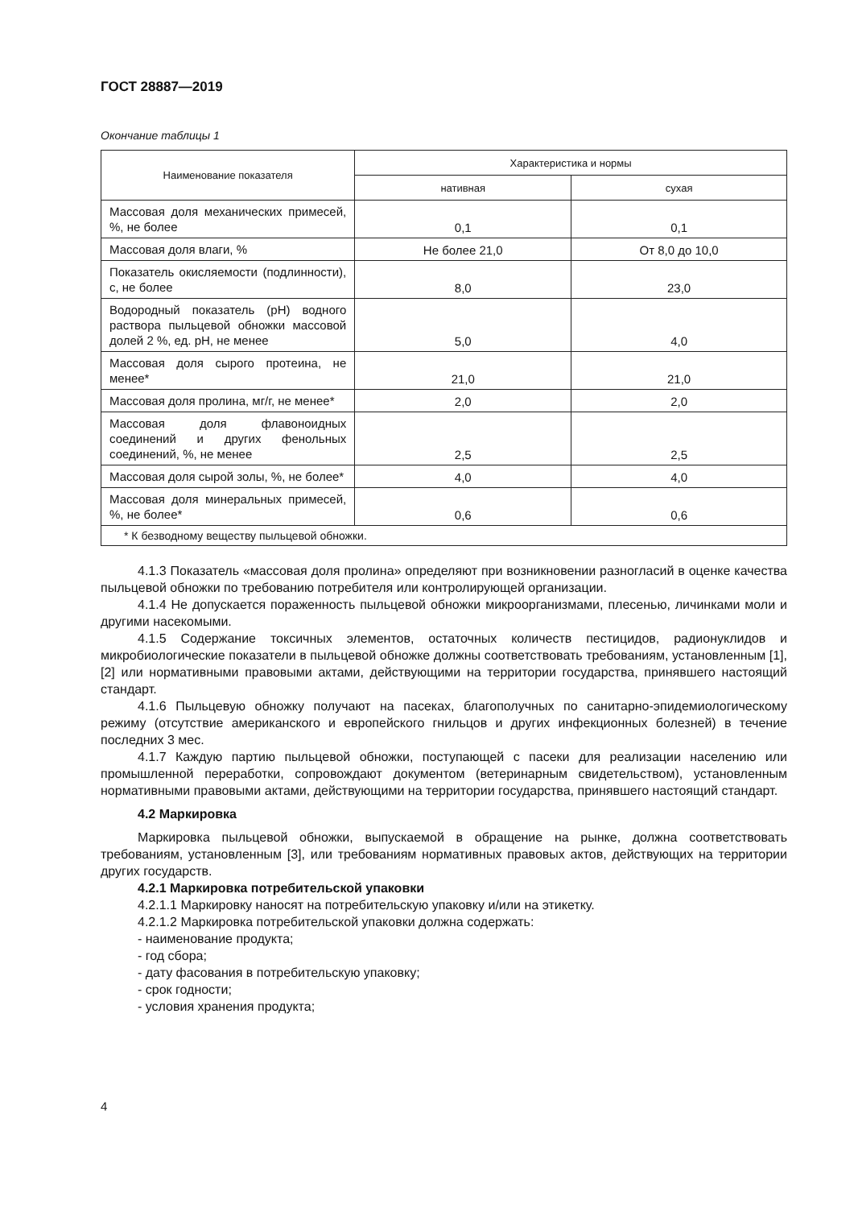ГОСТ 28887—2019
Окончание таблицы 1
| Наименование показателя | Характеристика и нормы | |
| --- | --- | --- |
| | нативная | сухая |
| Массовая доля механических примесей, %, не более | 0,1 | 0,1 |
| Массовая доля влаги, % | Не более 21,0 | От 8,0 до 10,0 |
| Показатель окисляемости (подлинности), с, не более | 8,0 | 23,0 |
| Водородный показатель (pH) водного раствора пыльцевой обножки массовой долей 2 %, ед. pH, не менее | 5,0 | 4,0 |
| Массовая доля сырого протеина, не менее* | 21,0 | 21,0 |
| Массовая доля пролина, мг/г, не менее* | 2,0 | 2,0 |
| Массовая доля флавоноидных соединений и других фенольных соединений, %, не менее | 2,5 | 2,5 |
| Массовая доля сырой золы, %, не более* | 4,0 | 4,0 |
| Массовая доля минеральных примесей, %, не более* | 0,6 | 0,6 |
| * К безводному веществу пыльцевой обножки. | | |
4.1.3 Показатель «массовая доля пролина» определяют при возникновении разногласий в оценке качества пыльцевой обножки по требованию потребителя или контролирующей организации.
4.1.4 Не допускается пораженность пыльцевой обножки микроорганизмами, плесенью, личинками моли и другими насекомыми.
4.1.5 Содержание токсичных элементов, остаточных количеств пестицидов, радионуклидов и микробиологические показатели в пыльцевой обножке должны соответствовать требованиям, установленным [1], [2] или нормативными правовыми актами, действующими на территории государства, принявшего настоящий стандарт.
4.1.6 Пыльцевую обножку получают на пасеках, благополучных по санитарно-эпидемиологическому режиму (отсутствие американского и европейского гнильцов и других инфекционных болезней) в течение последних 3 мес.
4.1.7 Каждую партию пыльцевой обножки, поступающей с пасеки для реализации населению или промышленной переработки, сопровождают документом (ветеринарным свидетельством), установленным нормативными правовыми актами, действующими на территории государства, принявшего настоящий стандарт.
4.2 Маркировка
Маркировка пыльцевой обножки, выпускаемой в обращение на рынке, должна соответствовать требованиям, установленным [3], или требованиям нормативных правовых актов, действующих на территории других государств.
4.2.1 Маркировка потребительской упаковки
4.2.1.1 Маркировку наносят на потребительскую упаковку и/или на этикетку.
4.2.1.2 Маркировка потребительской упаковки должна содержать:
- наименование продукта;
- год сбора;
- дату фасования в потребительскую упаковку;
- срок годности;
- условия хранения продукта;
4